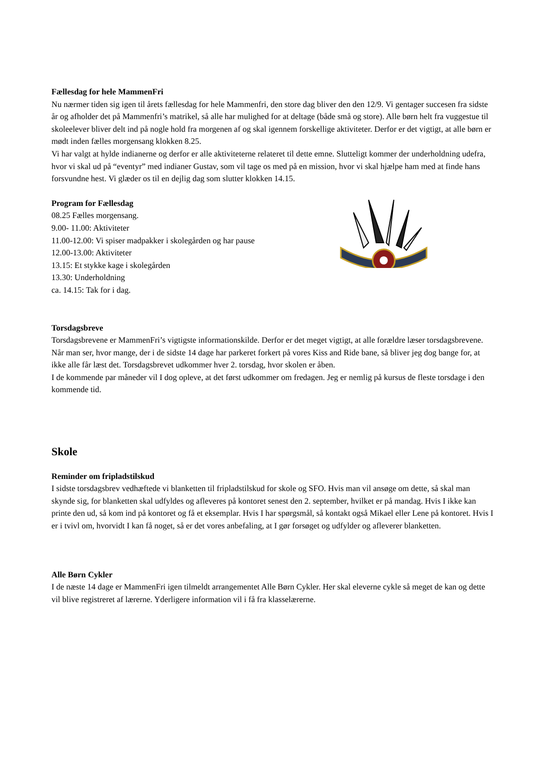Fællesdag for hele MammenFri
Nu nærmer tiden sig igen til årets fællesdag for hele Mammenfri, den store dag bliver den den 12/9. Vi gentager succesen fra sidste år og afholder det på Mammenfri’s matrikel, så alle har mulighed for at deltage (både små og store). Alle børn helt fra vuggestue til skoleelever bliver delt ind på nogle hold fra morgenen af og skal igennem forskellige aktiviteter. Derfor er det vigtigt, at alle børn er mødt inden fælles morgensang klokken 8.25.
Vi har valgt at hylde indianerne og derfor er alle aktiviteterne relateret til dette emne. Slutteligt kommer der underholdning udefra, hvor vi skal ud på “eventyr” med indianer Gustav, som vil tage os med på en mission, hvor vi skal hjælpe ham med at finde hans forsvundne hest. Vi glæder os til en dejlig dag som slutter klokken 14.15.
Program for Fællesdag
08.25 Fælles morgensang.
9.00- 11.00: Aktiviteter
11.00-12.00: Vi spiser madpakker i skolegården og har pause
12.00-13.00: Aktiviteter
13.15: Et stykke kage i skolegården
13.30: Underholdning
ca. 14.15: Tak for i dag.
Torsdagsbreve
Torsdagsbrevene er MammenFri’s vigtigste informationskilde. Derfor er det meget vigtigt, at alle forældre læser torsdagsbrevene. Når man ser, hvor mange, der i de sidste 14 dage har parkeret forkert på vores Kiss and Ride bane, så bliver jeg dog bange for, at ikke alle får læst det. Torsdagsbrevet udkommer hver 2. torsdag, hvor skolen er åben.
I de kommende par måneder vil I dog opleve, at det først udkommer om fredagen. Jeg er nemlig på kursus de fleste torsdage i den kommende tid.
Skole
Reminder om fripladstilskud
I sidste torsdagsbrev vedhæftede vi blanketten til fripladstilskud for skole og SFO. Hvis man vil ansøge om dette, så skal man skynde sig, for blanketten skal udfyldes og afleveres på kontoret senest den 2. september, hvilket er på mandag. Hvis I ikke kan printe den ud, så kom ind på kontoret og få et eksemplar. Hvis I har spørgsmål, så kontakt også Mikael eller Lene på kontoret. Hvis I er i tvivl om, hvorvidt I kan få noget, så er det vores anbefaling, at I gør forsøget og udfylder og afleverer blanketten.
Alle Børn Cykler
I de næste 14 dage er MammenFri igen tilmeldt arrangementet Alle Børn Cykler. Her skal eleverne cykle så meget de kan og dette vil blive registreret af lærerne. Yderligere information vil i få fra klasselærerne.